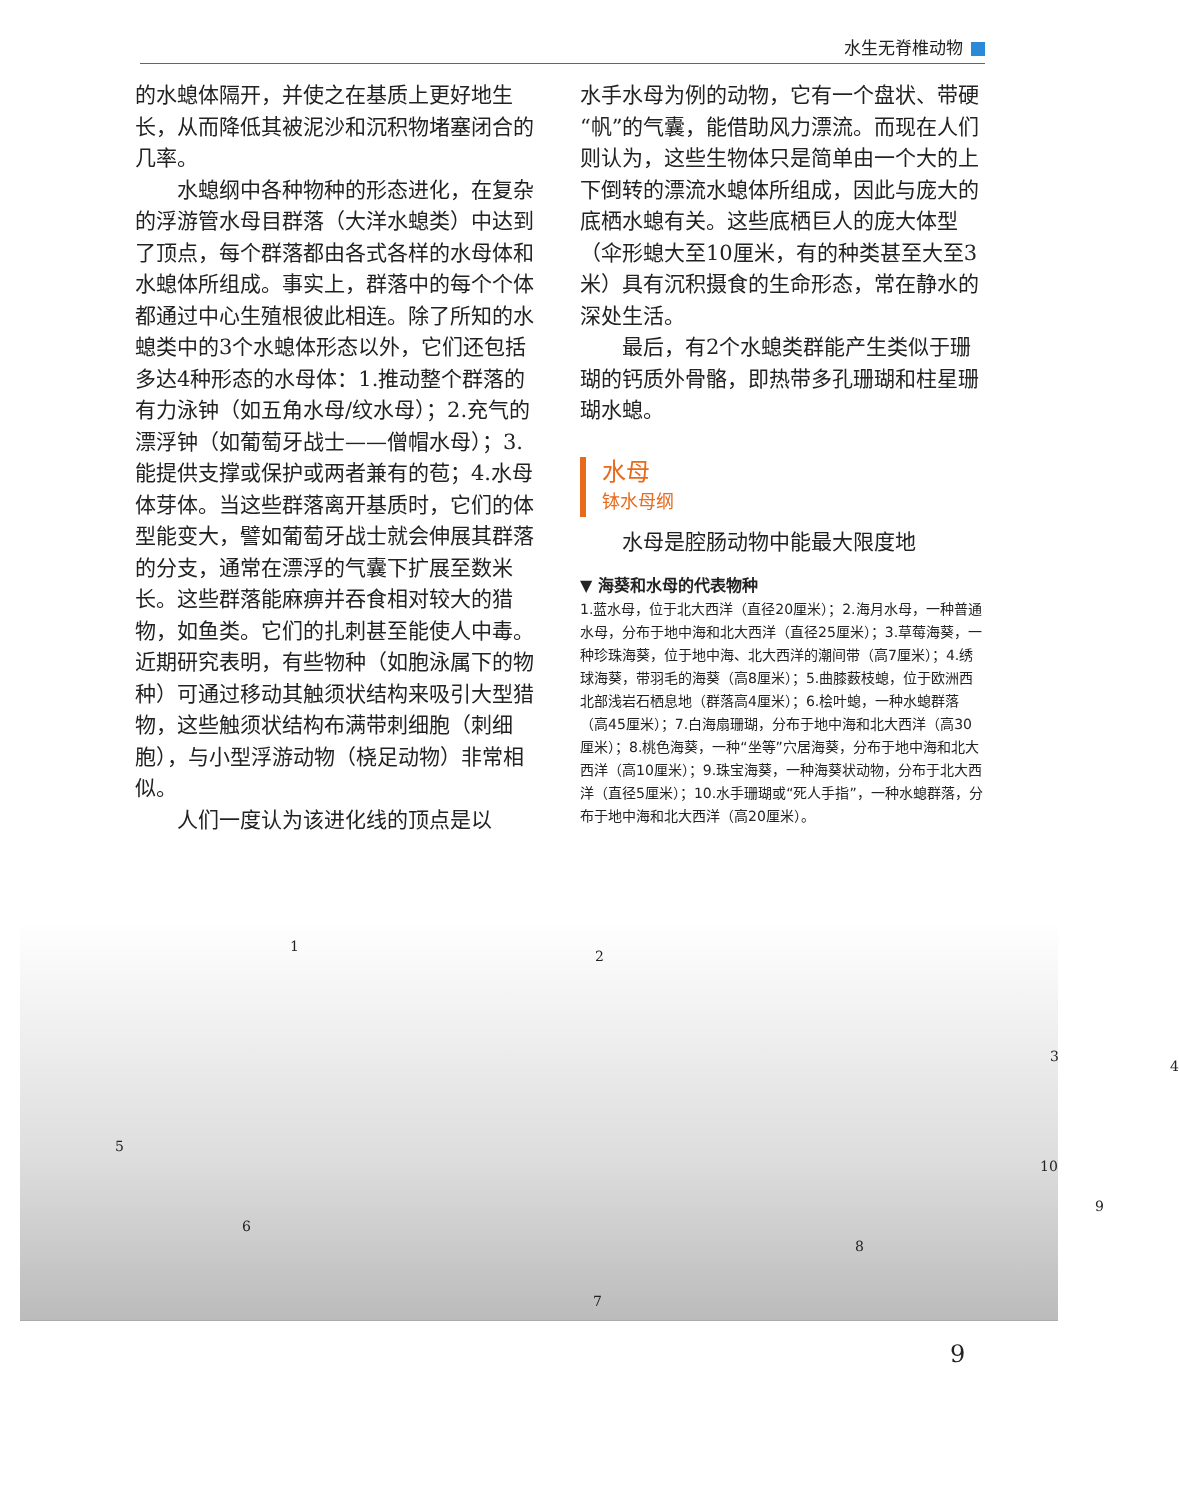水生无脊椎动物
的水螅体隔开，并使之在基质上更好地生长，从而降低其被泥沙和沉积物堵塞闭合的几率。
水螅纲中各种物种的形态进化，在复杂的浮游管水母目群落（大洋水螅类）中达到了顶点，每个群落都由各式各样的水母体和水螅体所组成。事实上，群落中的每个个体都通过中心生殖根彼此相连。除了所知的水螅类中的3个水螅体形态以外，它们还包括多达4种形态的水母体：1.推动整个群落的有力泳钟（如五角水母/纹水母）；2.充气的漂浮钟（如葡萄牙战士——僧帽水母）；3.能提供支撑或保护或两者兼有的苞；4.水母体芽体。当这些群落离开基质时，它们的体型能变大，譬如葡萄牙战士就会伸展其群落的分支，通常在漂浮的气囊下扩展至数米长。这些群落能麻痹并吞食相对较大的猎物，如鱼类。它们的扎刺甚至能使人中毒。近期研究表明，有些物种（如胞泳属下的物种）可通过移动其触须状结构来吸引大型猎物，这些触须状结构布满带刺细胞（刺细胞），与小型浮游动物（桡足动物）非常相似。
人们一度认为该进化线的顶点是以
水手水母为例的动物，它有一个盘状、带硬“帆”的气囊，能借助风力漂流。而现在人们则认为，这些生物体只是简单由一个大的上下倒转的漂流水螅体所组成，因此与庞大的底栖水螅有关。这些底栖巨人的庞大体型（伞形螅大至10厘米，有的种类甚至大至3米）具有沉积摄食的生命形态，常在静水的深处生活。
最后，有2个水螅类群能产生类似于珊瑚的钙质外骨骼，即热带多孔珊瑚和柱星珊瑚水螅。
水母
钵水母纲
水母是腔肠动物中能最大限度地
▼ 海葵和水母的代表物种
1.蓝水母，位于北大西洋（直径20厘米）；2.海月水母，一种普通水母，分布于地中海和北大西洋（直径25厘米）；3.草莓海葵，一种珍珠海葵，位于地中海、北大西洋的潮间带（高7厘米）；4.绣球海葵，带羽毛的海葵（高8厘米）；5.曲膝薮枝螅，位于欧洲西北部浅岩石栖息地（群落高4厘米）；6.桧叶螅，一种水螅群落（高45厘米）；7.白海扇珊瑚，分布于地中海和北大西洋（高30厘米）；8.桃色海葵，一种“坐等”穴居海葵，分布于地中海和北大西洋（高10厘米）；9.珠宝海葵，一种海葵状动物，分布于北大西洋（直径5厘米）；10.水手珊瑚或“死人手指”，一种水螅群落，分布于地中海和北大西洋（高20厘米）。
1
2
3
4
5
6
7
8
9
10
9